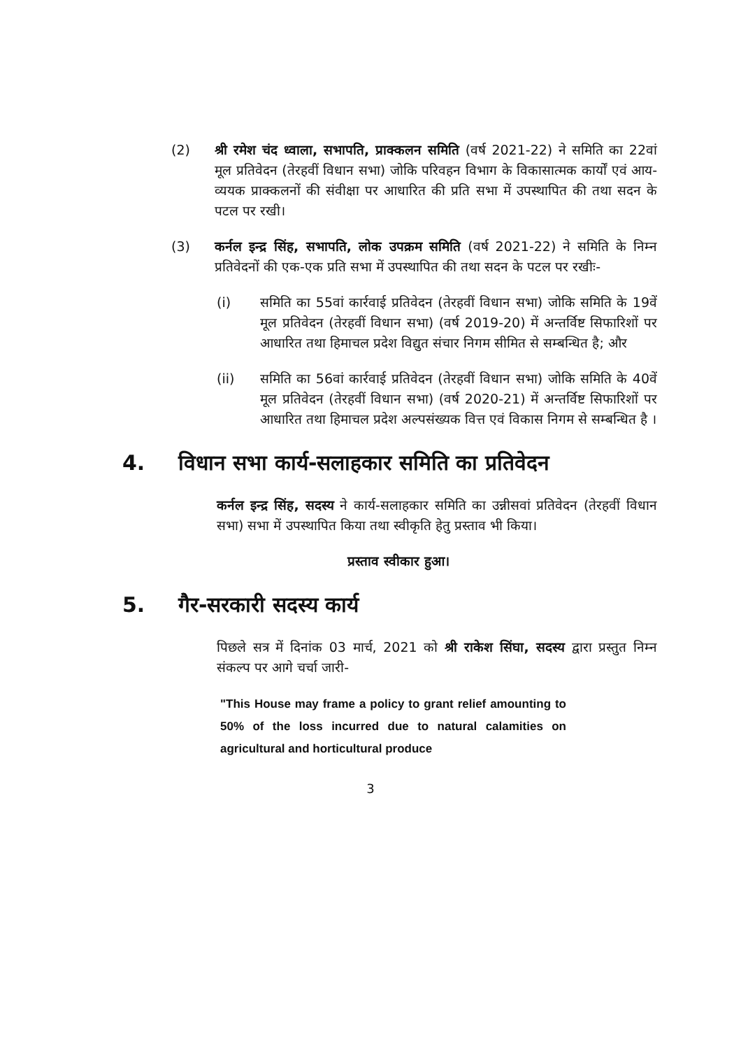(2) श्री रमेश चंद ध्वाला, सभापति, प्राक्कलन समिति (वर्ष 2021-22) ने समिति का 22वां मूल प्रतिवेदन (तेरहवीं विधान सभा) जोकि परिवहन विभाग के विकासात्मक कार्यों एवं आय-व्ययक प्राक्कलनों की संवीक्षा पर आधारित की प्रति सभा में उपस्थापित की तथा सदन के पटल पर रखी।
(3) कर्नल इन्द्र सिंह, सभापति, लोक उपक्रम समिति (वर्ष 2021-22) ने समिति के निम्न प्रतिवेदनों की एक-एक प्रति सभा में उपस्थापित की तथा सदन के पटल पर रखीः-
(i) समिति का 55वां कार्रवाई प्रतिवेदन (तेरहवीं विधान सभा) जोकि समिति के 19वें मूल प्रतिवेदन (तेरहवीं विधान सभा) (वर्ष 2019-20) में अन्तर्विष्ट सिफारिशों पर आधारित तथा हिमाचल प्रदेश विद्युत संचार निगम सीमित से सम्बन्धित है; और
(ii) समिति का 56वां कार्रवाई प्रतिवेदन (तेरहवीं विधान सभा) जोकि समिति के 40वें मूल प्रतिवेदन (तेरहवीं विधान सभा) (वर्ष 2020-21) में अन्तर्विष्ट सिफारिशों पर आधारित तथा हिमाचल प्रदेश अल्पसंख्यक वित्त एवं विकास निगम से सम्बन्धित है ।
4. विधान सभा कार्य-सलाहकार समिति का प्रतिवेदन
कर्नल इन्द्र सिंह, सदस्य ने कार्य-सलाहकार समिति का उन्नीसवां प्रतिवेदन (तेरहवीं विधान सभा) सभा में उपस्थापित किया तथा स्वीकृति हेतु प्रस्ताव भी किया।
प्रस्ताव स्वीकार हुआ।
5. गैर-सरकारी सदस्य कार्य
पिछले सत्र में दिनांक 03 मार्च, 2021 को श्री राकेश सिंघा, सदस्य द्वारा प्रस्तुत निम्न संकल्प पर आगे चर्चा जारी-
"This House may frame a policy to grant relief amounting to 50% of the loss incurred due to natural calamities on agricultural and horticultural produce
3